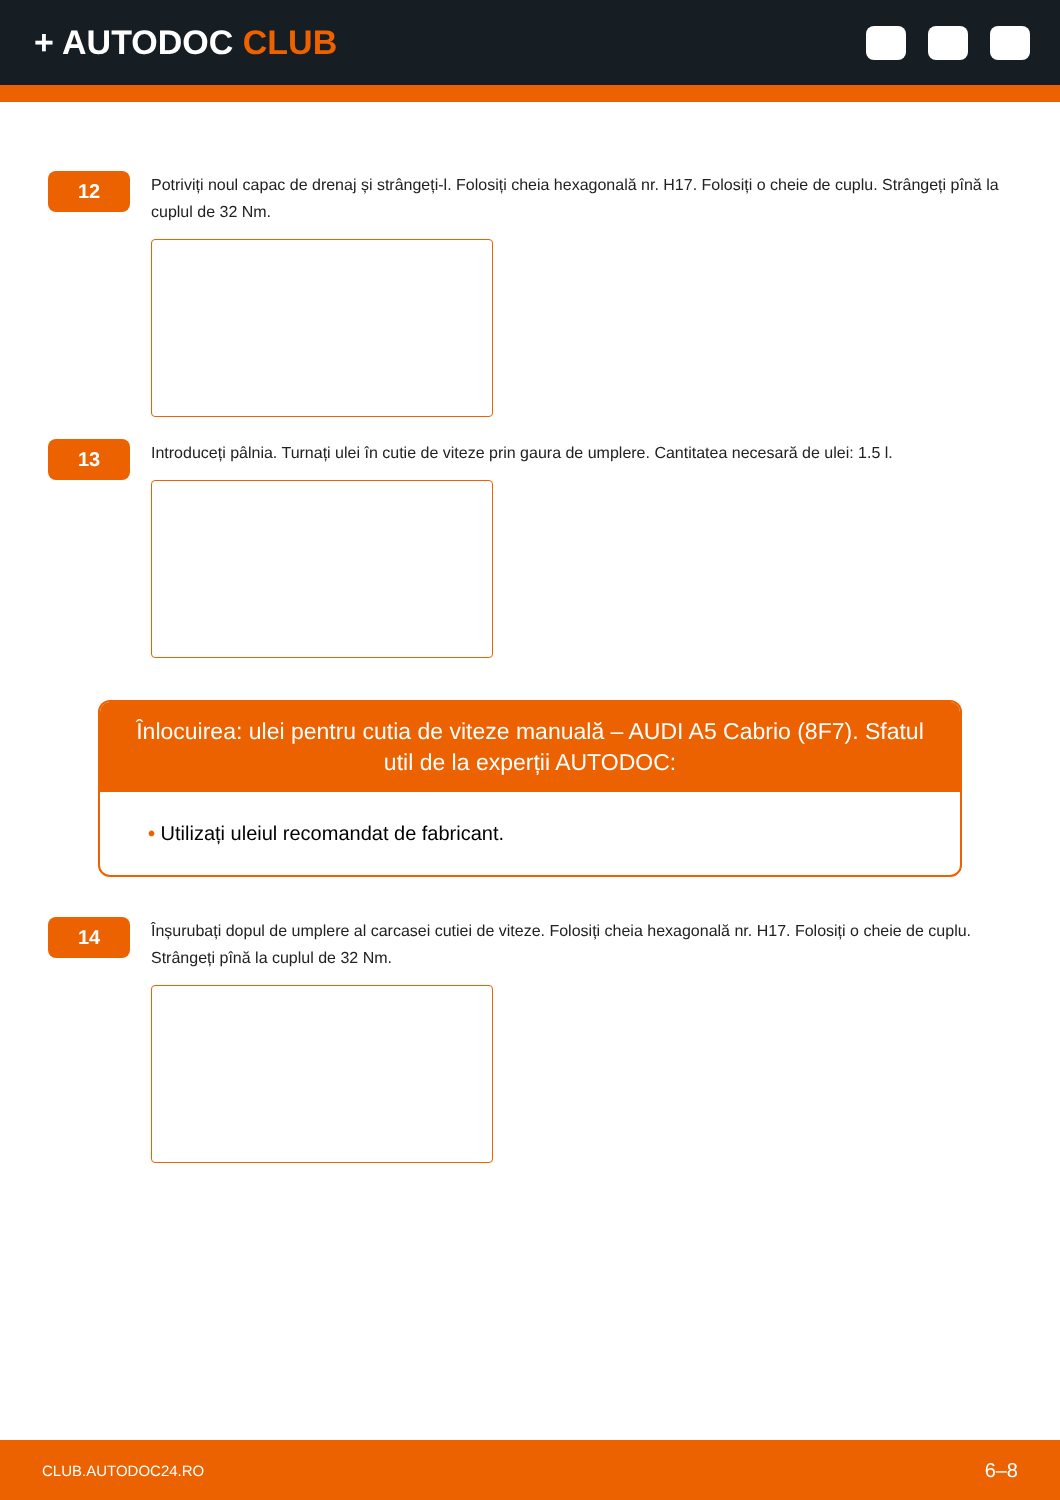+ AUTODOC CLUB
12
Potriviți noul capac de drenaj și strângeți-l. Folosiți cheia hexagonală nr. H17. Folosiți o cheie de cuplu. Strângeți pînă la cuplul de 32 Nm.
13
Introduceți pâlnia. Turnați ulei în cutie de viteze prin gaura de umplere. Cantitatea necesară de ulei: 1.5 l.
Înlocuirea: ulei pentru cutia de viteze manuală – AUDI A5 Cabrio (8F7). Sfatul util de la experții AUTODOC:
• Utilizați uleiul recomandat de fabricant.
14
Înșurubați dopul de umplere al carcasei cutiei de viteze. Folosiți cheia hexagonală nr. H17. Folosiți o cheie de cuplu. Strângeți pînă la cuplul de 32 Nm.
CLUB.AUTODOC24.RO 6–8